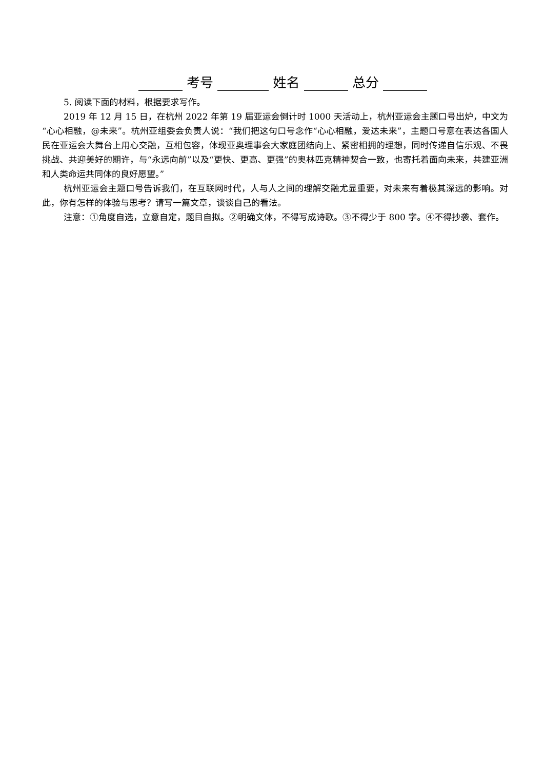考号 姓名 总分
5. 阅读下面的材料，根据要求写作。
2019 年 12 月 15 日，在杭州 2022 年第 19 届亚运会倒计时 1000 天活动上，杭州亚运会主题口号出炉，中文为“心心相融，@未来”。杭州亚组委会负责人说：“我们把这句口号念作“心心相融，爱达未来”，主题口号意在表达各国人民在亚运会大舞台上用心交融，互相包容，体现亚奥理事会大家庭团结向上、紧密相拥的理想，同时传递自信乐观、不畏挑战、共迎美好的期许，与“永远向前”以及“更快、更高、更强”的奥林匹克精神契合一致，也寄托着面向未来，共建亚洲和人类命运共同体的良好愿望。”
杭州亚运会主题口号告诉我们，在互联网时代，人与人之间的理解交融尤显重要，对未来有着极其深远的影响。对此，你有怎样的体验与思考？请写一篇文章，谈谈自己的看法。
注意：①角度自选，立意自定，题目自拟。②明确文体，不得写成诗歌。③不得少于 800 字。④不得抄袭、套作。